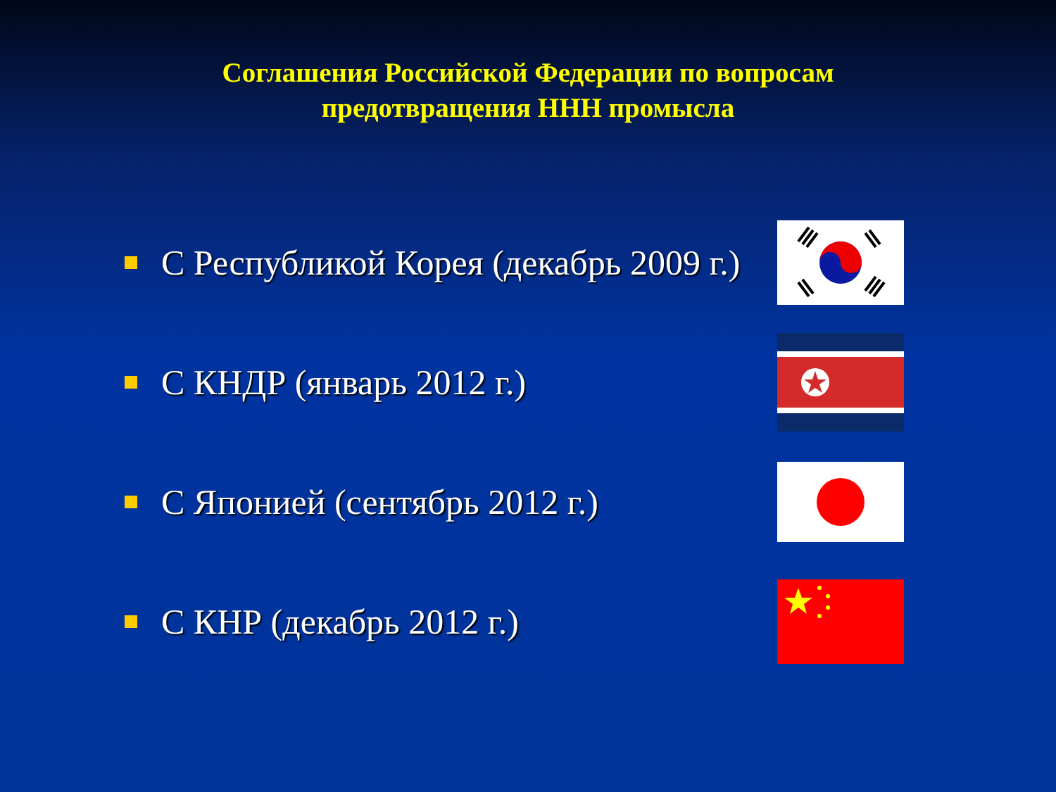Соглашения Российской Федерации по вопросам
предотвращения ННН промысла
С Республикой Корея (декабрь 2009 г.)
С КНДР (январь 2012 г.)
С Японией (сентябрь 2012 г.)
С КНР (декабрь 2012 г.)